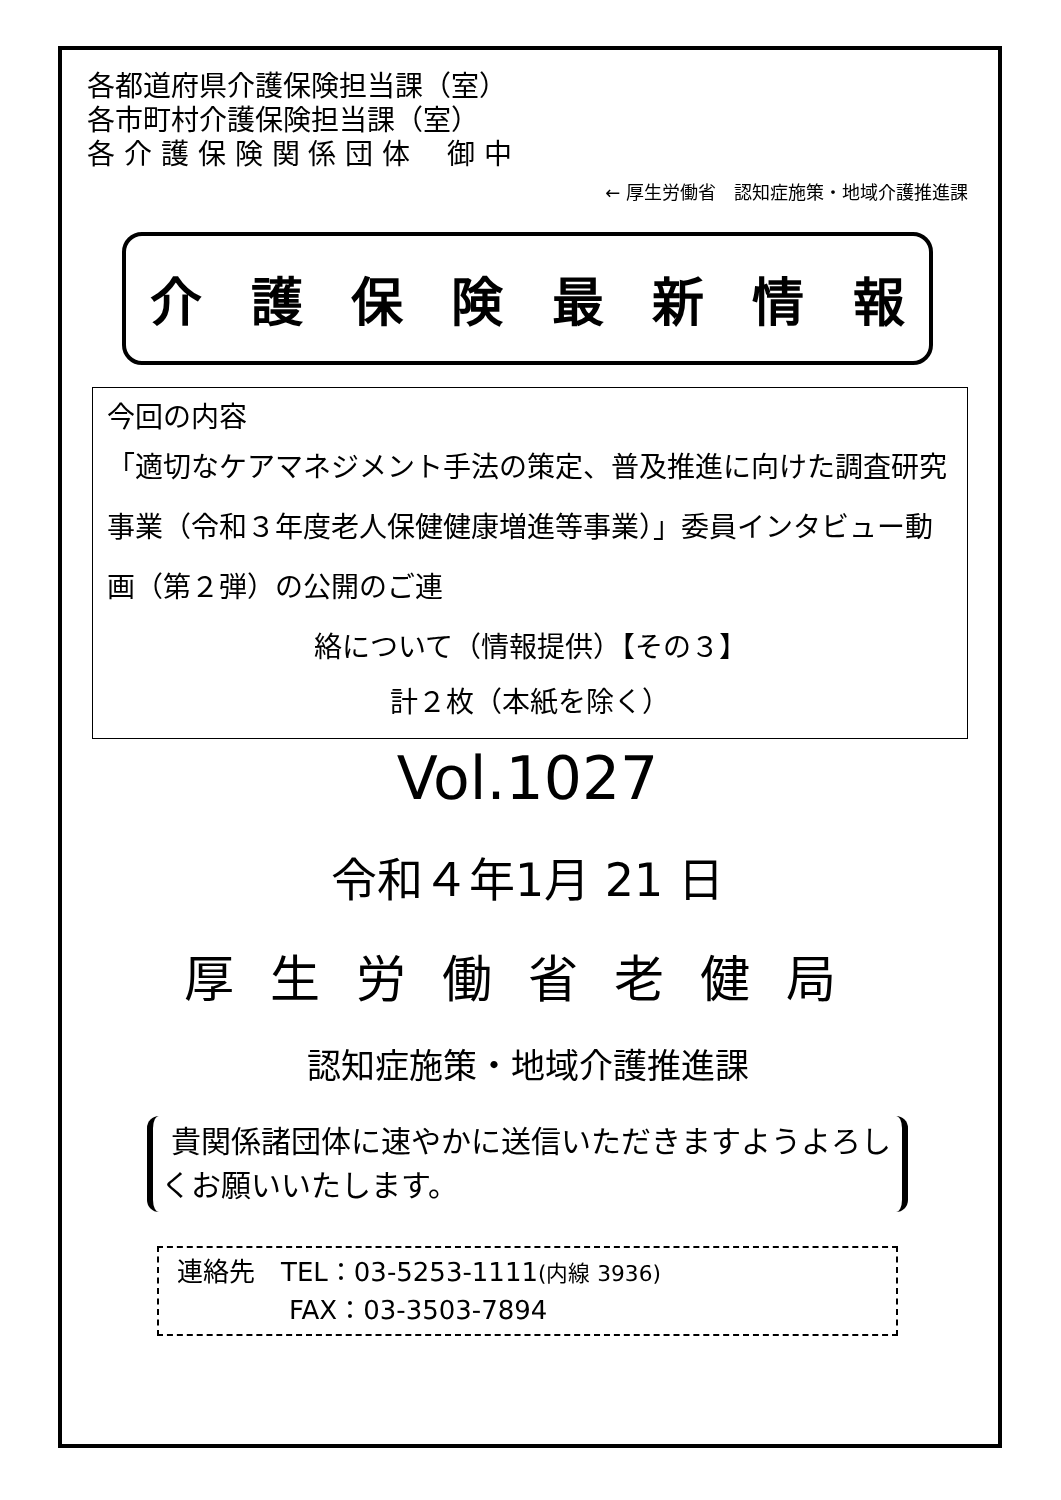各都道府県介護保険担当課（室）
各市町村介護保険担当課（室）
各 介 護 保 険 関 係 団 体　 御 中
← 厚生労働省　認知症施策・地域介護推進課
介護保険最新情報
今回の内容
「適切なケアマネジメント手法の策定、普及推進に向けた調査研究事業（令和３年度老人保健健康増進等事業）」委員インタビュー動画（第２弾）の公開のご連
絡について（情報提供）【その３】
計２枚（本紙を除く）
Vol.1027
令和４年1月 21 日
厚生労働省老健局
認知症施策・地域介護推進課
貴関係諸団体に速やかに送信いただきますようよろしくお願いいたします。
連絡先　TEL：03-5253-1111(内線 3936)
FAX：03-3503-7894